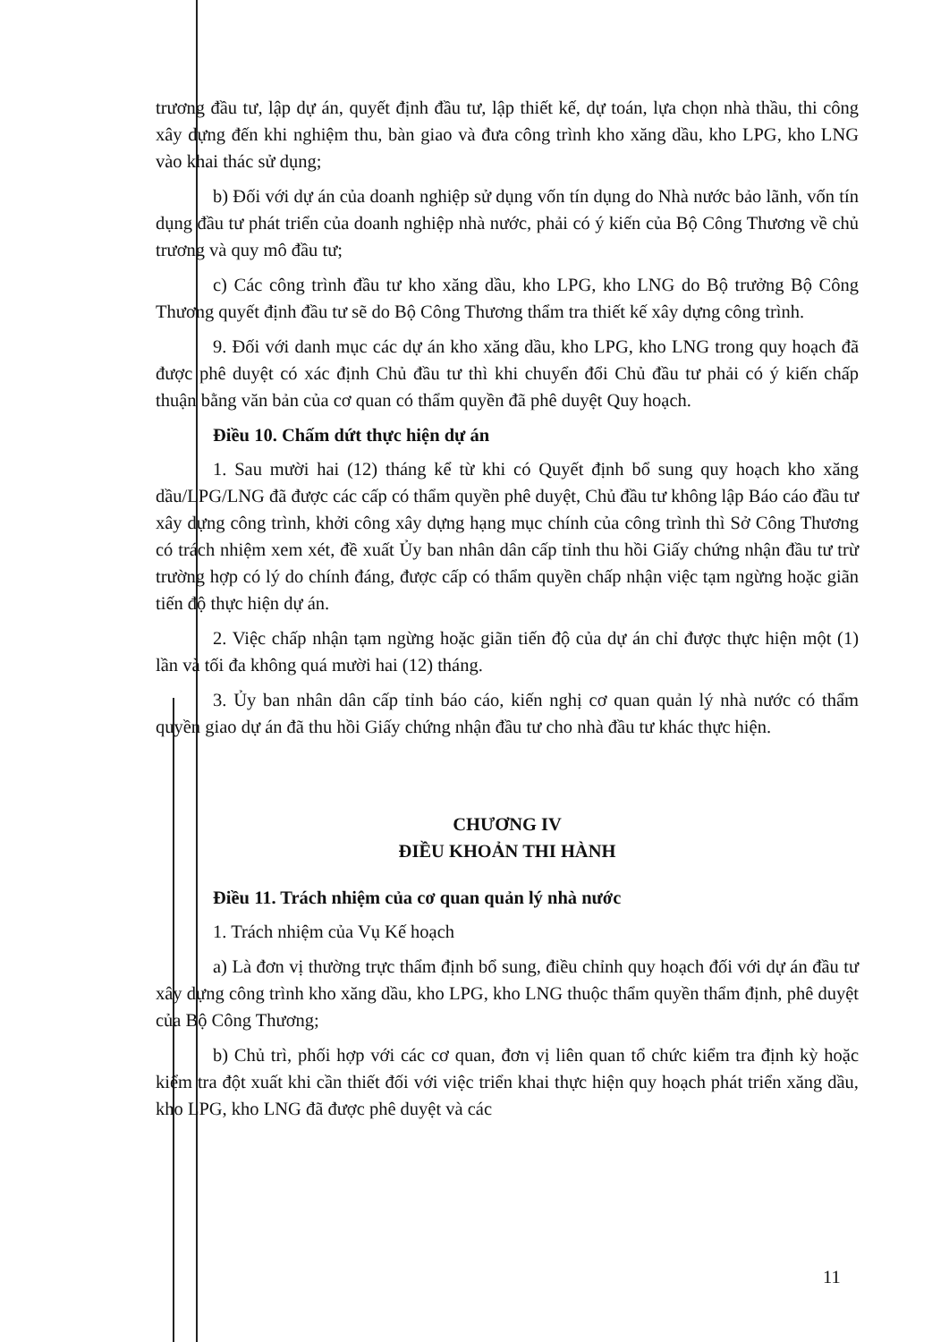trương đầu tư, lập dự án, quyết định đầu tư, lập thiết kế, dự toán, lựa chọn nhà thầu, thi công xây dựng đến khi nghiệm thu, bàn giao và đưa công trình kho xăng dầu, kho LPG, kho LNG vào khai thác sử dụng;
b) Đối với dự án của doanh nghiệp sử dụng vốn tín dụng do Nhà nước bảo lãnh, vốn tín dụng đầu tư phát triển của doanh nghiệp nhà nước, phải có ý kiến của Bộ Công Thương về chủ trương và quy mô đầu tư;
c) Các công trình đầu tư kho xăng dầu, kho LPG, kho LNG do Bộ trưởng Bộ Công Thương quyết định đầu tư sẽ do Bộ Công Thương thẩm tra thiết kế xây dựng công trình.
9. Đối với danh mục các dự án kho xăng dầu, kho LPG, kho LNG trong quy hoạch đã được phê duyệt có xác định Chủ đầu tư thì khi chuyển đổi Chủ đầu tư phải có ý kiến chấp thuận bằng văn bản của cơ quan có thẩm quyền đã phê duyệt Quy hoạch.
Điều 10. Chấm dứt thực hiện dự án
1. Sau mười hai (12) tháng kể từ khi có Quyết định bổ sung quy hoạch kho xăng dầu/LPG/LNG đã được các cấp có thẩm quyền phê duyệt, Chủ đầu tư không lập Báo cáo đầu tư xây dựng công trình, khởi công xây dựng hạng mục chính của công trình thì Sở Công Thương có trách nhiệm xem xét, đề xuất Ủy ban nhân dân cấp tỉnh thu hồi Giấy chứng nhận đầu tư trừ trường hợp có lý do chính đáng, được cấp có thẩm quyền chấp nhận việc tạm ngừng hoặc giãn tiến độ thực hiện dự án.
2. Việc chấp nhận tạm ngừng hoặc giãn tiến độ của dự án chỉ được thực hiện một (1) lần và tối đa không quá mười hai (12) tháng.
3. Ủy ban nhân dân cấp tỉnh báo cáo, kiến nghị cơ quan quản lý nhà nước có thẩm quyền giao dự án đã thu hồi Giấy chứng nhận đầu tư cho nhà đầu tư khác thực hiện.
CHƯƠNG IV
ĐIỀU KHOẢN THI HÀNH
Điều 11. Trách nhiệm của cơ quan quản lý nhà nước
1. Trách nhiệm của Vụ Kế hoạch
a) Là đơn vị thường trực thẩm định bổ sung, điều chỉnh quy hoạch đối với dự án đầu tư xây dựng công trình kho xăng dầu, kho LPG, kho LNG thuộc thẩm quyền thẩm định, phê duyệt của Bộ Công Thương;
b) Chủ trì, phối hợp với các cơ quan, đơn vị liên quan tổ chức kiểm tra định kỳ hoặc kiểm tra đột xuất khi cần thiết đối với việc triển khai thực hiện quy hoạch phát triển xăng dầu, kho LPG, kho LNG đã được phê duyệt và các
11